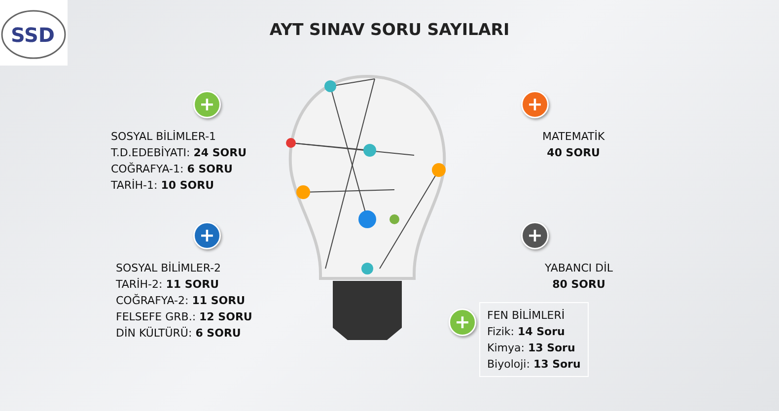SSD
AYT SINAV SORU SAYILARI
+
SOSYAL BİLİMLER-1
T.D.EDEBİYATI: 24 SORU
COĞRAFYA-1: 6 SORU
TARİH-1: 10 SORU
+
MATEMATİK
40 SORU
+
SOSYAL BİLİMLER-2
TARİH-2: 11 SORU
COĞRAFYA-2: 11 SORU
FELSEFE GRB.: 12 SORU
DİN KÜLTÜRÜ: 6 SORU
+
YABANCI DİL
80 SORU
+
FEN BİLİMLERİ
Fizik: 14 Soru
Kimya: 13 Soru
Biyoloji: 13 Soru